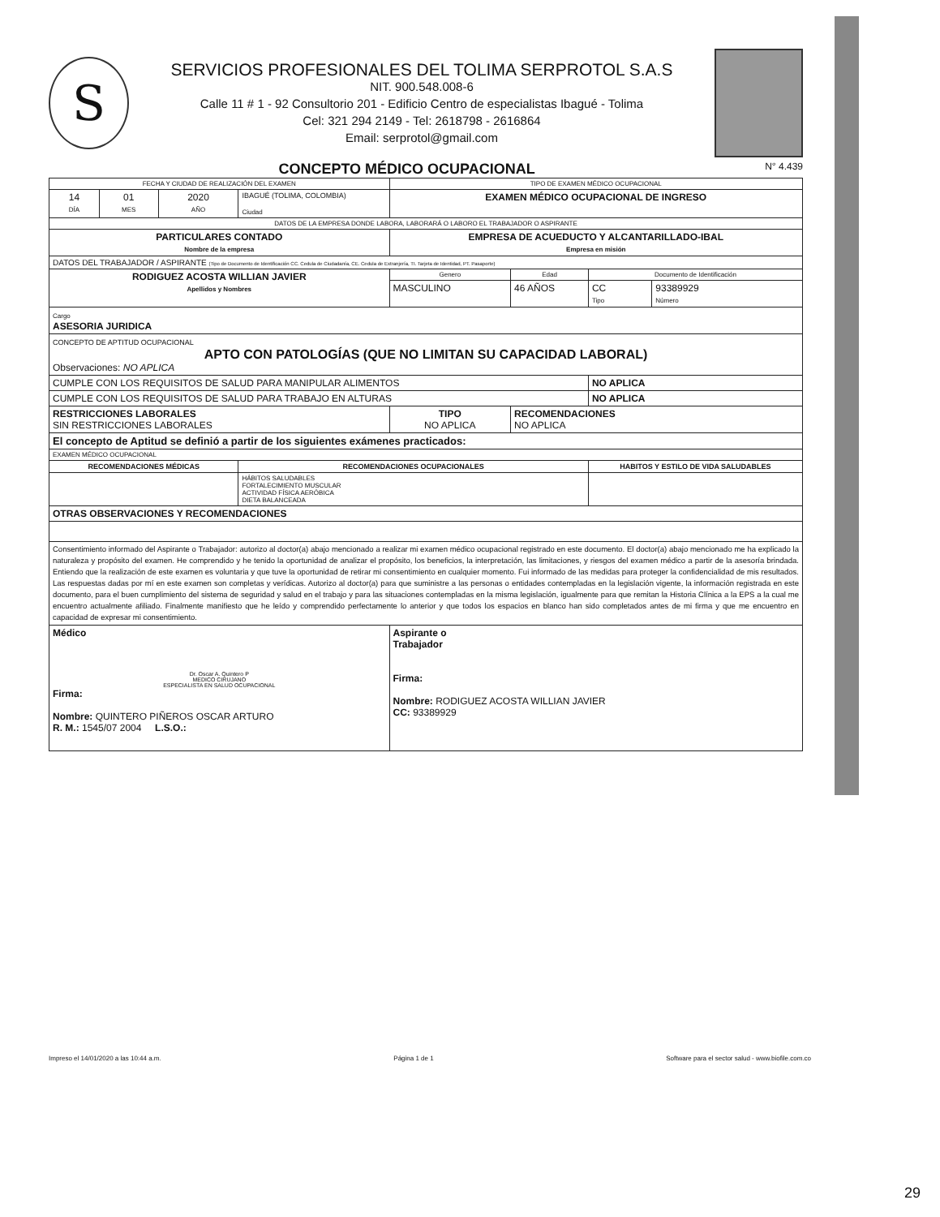S
SERVICIOS PROFESIONALES DEL TOLIMA SERPROTOL S.A.S
NIT. 900.548.008-6
Calle 11 # 1 - 92 Consultorio 201 - Edificio Centro de especialistas Ibagué - Tolima
Cel: 321 294 2149 - Tel: 2618798 - 2616864
Email: serprotol@gmail.com
CONCEPTO MÉDICO OCUPACIONAL N° 4.439
| FECHA Y CIUDAD DE REALIZACIÓN DEL EXAMEN | | | | TIPO DE EXAMEN MÉDICO OCUPACIONAL | | | |
| 14 DÍA | 01 MES | 2020 AÑO | IBAGUÉ (TOLIMA, COLOMBIA) Ciudad | EXAMEN MÉDICO OCUPACIONAL DE INGRESO | | | |
| DATOS DE LA EMPRESA DONDE LABORA, LABORARÁ O LABORO EL TRABAJADOR O ASPIRANTE | | | | | | | |
| PARTICULARES CONTADO Nombre de la empresa | | | | EMPRESA DE ACUEDUCTO Y ALCANTARILLADO-IBAL Empresa en misión | | | |
| DATOS DEL TRABAJADOR / ASPIRANTE (Tipo de Documento de Identificación CC. Cedula de Ciudadanía, CE. Cedula de Extranjería, TI. Tarjeta de Identidad, PT. Pasaporte) | | | | | | | |
| RODIGUEZ ACOSTA WILLIAN JAVIER Apellidos y Nombres | | | | Genero | Edad | Documento de Identificación | |
| | | | | MASCULINO | 46 AÑOS | CC Tipo | 93389929 Número |
| Cargo ASESORIA JURIDICA | | | | | | | |
| CONCEPTO DE APTITUD OCUPACIONAL APTO CON PATOLOGÍAS (QUE NO LIMITAN SU CAPACIDAD LABORAL) Observaciones: NO APLICA | | | | | | | |
| CUMPLE CON LOS REQUISITOS DE SALUD PARA MANIPULAR ALIMENTOS | | | | | | NO APLICA | |
| CUMPLE CON LOS REQUISITOS DE SALUD PARA TRABAJO EN ALTURAS | | | | | | NO APLICA | |
| RESTRICCIONES LABORALES SIN RESTRICCIONES LABORALES | | | | TIPO NO APLICA | RECOMENDACIONES NO APLICA | | |
| El concepto de Aptitud se definió a partir de los siguientes exámenes practicados: | | | | | | | |
| EXAMEN MÉDICO OCUPACIONAL | | | | | | | |
| RECOMENDACIONES MÉDICAS | | | RECOMENDACIONES OCUPACIONALES | | | HABITOS Y ESTILO DE VIDA SALUDABLES | |
| | | | HÁBITOS SALUDABLES FORTALECIMIENTO MUSCULAR ACTIVIDAD FÍSICA AERÓBICA DIETA BALANCEADA | | | | |
| OTRAS OBSERVACIONES Y RECOMENDACIONES | | | | | | | |
| Consentimiento informado del Aspirante o Trabajador: autorizo al doctor(a) abajo mencionado a realizar mi examen médico ocupacional registrado en este documento. El doctor(a) abajo mencionado me ha explicado la naturaleza y propósito del examen. He comprendido y he tenido la oportunidad de analizar el propósito, los beneficios, la interpretación, las limitaciones, y riesgos del examen médico a partir de la asesoría brindada. Entiendo que la realización de este examen es voluntaria y que tuve la oportunidad de retirar mi consentimiento en cualquier momento. Fui informado de las medidas para proteger la confidencialidad de mis resultados. Las respuestas dadas por mí en este examen son completas y verídicas. Autorizo al doctor(a) para que suministre a las personas o entidades contempladas en la legislación vigente, la información registrada en este documento, para el buen cumplimiento del sistema de seguridad y salud en el trabajo y para las situaciones contempladas en la misma legislación, igualmente para que remitan la Historia Clínica a la EPS a la cual me encuentro actualmente afiliado. Finalmente manifiesto que he leído y comprendido perfectamente lo anterior y que todos los espacios en blanco han sido completados antes de mi firma y que me encuentro en capacidad de expresar mi consentimiento. | | | | | | | |
| Médico Dr. Oscar A. Quintero P MEDICO CIRUJANO ESPECIALISTA EN SALUD OCUPACIONAL Firma: Nombre: QUINTERO PIÑEROS OSCAR ARTURO R. M.: 1545/07 2004 L.S.O.: | | | | Aspirante o Trabajador Firma: Nombre: RODIGUEZ ACOSTA WILLIAN JAVIER CC: 93389929 | | | |
Impreso el 14/01/2020 a las 10:44 a.m. Página 1 de 1 Software para el sector salud - www.biofile.com.co
29